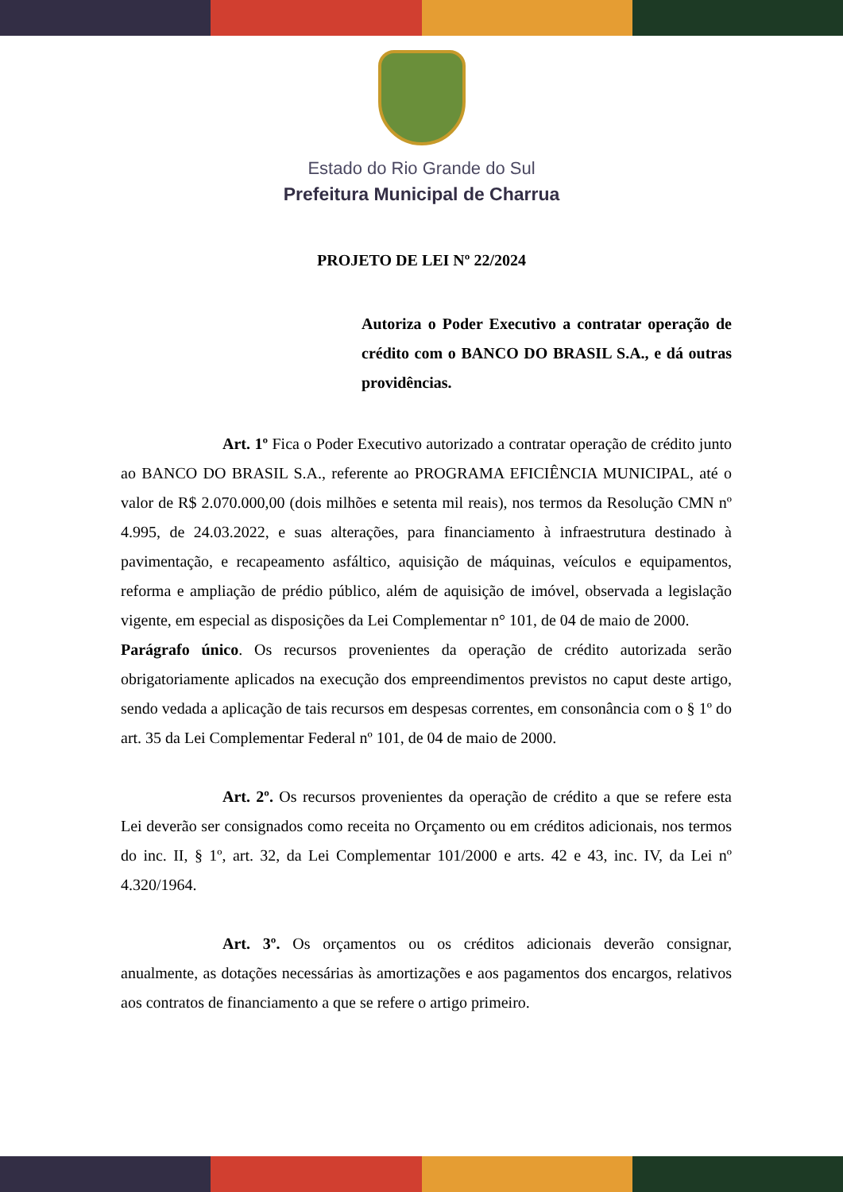Estado do Rio Grande do Sul
Prefeitura Municipal de Charrua
PROJETO DE LEI Nº 22/2024
Autoriza o Poder Executivo a contratar operação de crédito com o BANCO DO BRASIL S.A., e dá outras providências.
Art. 1º Fica o Poder Executivo autorizado a contratar operação de crédito junto ao BANCO DO BRASIL S.A., referente ao PROGRAMA EFICIÊNCIA MUNICIPAL, até o valor de R$ 2.070.000,00 (dois milhões e setenta mil reais), nos termos da Resolução CMN nº 4.995, de 24.03.2022, e suas alterações, para financiamento à infraestrutura destinado à pavimentação, e recapeamento asfáltico, aquisição de máquinas, veículos e equipamentos, reforma e ampliação de prédio público, além de aquisição de imóvel, observada a legislação vigente, em especial as disposições da Lei Complementar n° 101, de 04 de maio de 2000.
Parágrafo único. Os recursos provenientes da operação de crédito autorizada serão obrigatoriamente aplicados na execução dos empreendimentos previstos no caput deste artigo, sendo vedada a aplicação de tais recursos em despesas correntes, em consonância com o § 1º do art. 35 da Lei Complementar Federal nº 101, de 04 de maio de 2000.
Art. 2º. Os recursos provenientes da operação de crédito a que se refere esta Lei deverão ser consignados como receita no Orçamento ou em créditos adicionais, nos termos do inc. II, § 1º, art. 32, da Lei Complementar 101/2000 e arts. 42 e 43, inc. IV, da Lei nº 4.320/1964.
Art. 3º. Os orçamentos ou os créditos adicionais deverão consignar, anualmente, as dotações necessárias às amortizações e aos pagamentos dos encargos, relativos aos contratos de financiamento a que se refere o artigo primeiro.